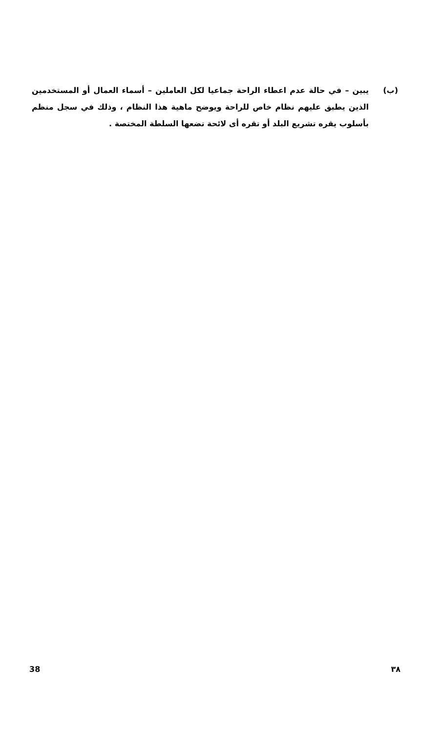(ب) يبين – في حالة عدم اعطاء الراحة جماعيا لكل العاملين – أسماء العمال أو المستخدمين الذين يطبق عليهم نظام خاص للراحة ويوضح ماهية هذا النظام ، وذلك في سجل منظم بأسلوب يقره تشريع البلد أو تقره أى لائحة تضعها السلطة المختصة .
38 ٣٨